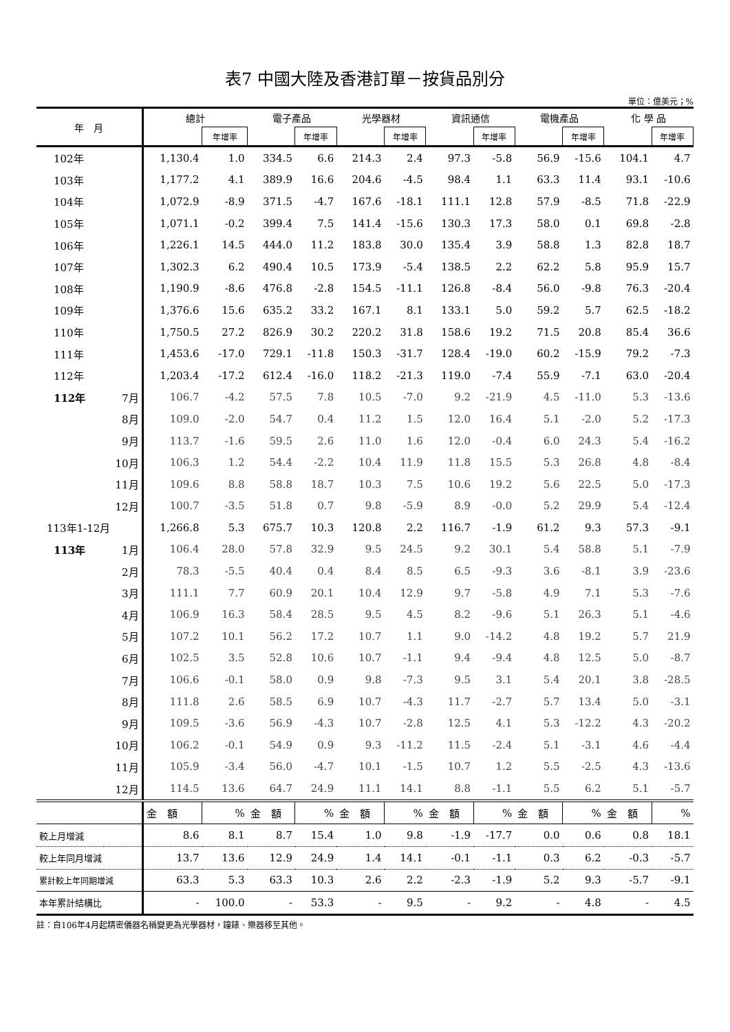表7 中國大陸及香港訂單－按貨品別分
單位：億美元；%
| 年 月 | | 總計 | | 電子產品 | | 光學器材 | | 資訊通信 | | 電機產品 | | 化 學 品 | |
| --- | --- | --- | --- | --- | --- | --- | --- | --- | --- | --- | --- | --- | --- |
| | | | 年增率 | | 年增率 | | 年增率 | | 年增率 | | 年增率 | | 年增率 |
| 102年 | | 1,130.4 | 1.0 | 334.5 | 6.6 | 214.3 | 2.4 | 97.3 | -5.8 | 56.9 | -15.6 | 104.1 | 4.7 |
| 103年 | | 1,177.2 | 4.1 | 389.9 | 16.6 | 204.6 | -4.5 | 98.4 | 1.1 | 63.3 | 11.4 | 93.1 | -10.6 |
| 104年 | | 1,072.9 | -8.9 | 371.5 | -4.7 | 167.6 | -18.1 | 111.1 | 12.8 | 57.9 | -8.5 | 71.8 | -22.9 |
| 105年 | | 1,071.1 | -0.2 | 399.4 | 7.5 | 141.4 | -15.6 | 130.3 | 17.3 | 58.0 | 0.1 | 69.8 | -2.8 |
| 106年 | | 1,226.1 | 14.5 | 444.0 | 11.2 | 183.8 | 30.0 | 135.4 | 3.9 | 58.8 | 1.3 | 82.8 | 18.7 |
| 107年 | | 1,302.3 | 6.2 | 490.4 | 10.5 | 173.9 | -5.4 | 138.5 | 2.2 | 62.2 | 5.8 | 95.9 | 15.7 |
| 108年 | | 1,190.9 | -8.6 | 476.8 | -2.8 | 154.5 | -11.1 | 126.8 | -8.4 | 56.0 | -9.8 | 76.3 | -20.4 |
| 109年 | | 1,376.6 | 15.6 | 635.2 | 33.2 | 167.1 | 8.1 | 133.1 | 5.0 | 59.2 | 5.7 | 62.5 | -18.2 |
| 110年 | | 1,750.5 | 27.2 | 826.9 | 30.2 | 220.2 | 31.8 | 158.6 | 19.2 | 71.5 | 20.8 | 85.4 | 36.6 |
| 111年 | | 1,453.6 | -17.0 | 729.1 | -11.8 | 150.3 | -31.7 | 128.4 | -19.0 | 60.2 | -15.9 | 79.2 | -7.3 |
| 112年 | | 1,203.4 | -17.2 | 612.4 | -16.0 | 118.2 | -21.3 | 119.0 | -7.4 | 55.9 | -7.1 | 63.0 | -20.4 |
| 112年 | 7月 | 106.7 | -4.2 | 57.5 | 7.8 | 10.5 | -7.0 | 9.2 | -21.9 | 4.5 | -11.0 | 5.3 | -13.6 |
| | 8月 | 109.0 | -2.0 | 54.7 | 0.4 | 11.2 | 1.5 | 12.0 | 16.4 | 5.1 | -2.0 | 5.2 | -17.3 |
| | 9月 | 113.7 | -1.6 | 59.5 | 2.6 | 11.0 | 1.6 | 12.0 | -0.4 | 6.0 | 24.3 | 5.4 | -16.2 |
| | 10月 | 106.3 | 1.2 | 54.4 | -2.2 | 10.4 | 11.9 | 11.8 | 15.5 | 5.3 | 26.8 | 4.8 | -8.4 |
| | 11月 | 109.6 | 8.8 | 58.8 | 18.7 | 10.3 | 7.5 | 10.6 | 19.2 | 5.6 | 22.5 | 5.0 | -17.3 |
| | 12月 | 100.7 | -3.5 | 51.8 | 0.7 | 9.8 | -5.9 | 8.9 | -0.0 | 5.2 | 29.9 | 5.4 | -12.4 |
| 113年1-12月 | | 1,266.8 | 5.3 | 675.7 | 10.3 | 120.8 | 2.2 | 116.7 | -1.9 | 61.2 | 9.3 | 57.3 | -9.1 |
| 113年 | 1月 | 106.4 | 28.0 | 57.8 | 32.9 | 9.5 | 24.5 | 9.2 | 30.1 | 5.4 | 58.8 | 5.1 | -7.9 |
| | 2月 | 78.3 | -5.5 | 40.4 | 0.4 | 8.4 | 8.5 | 6.5 | -9.3 | 3.6 | -8.1 | 3.9 | -23.6 |
| | 3月 | 111.1 | 7.7 | 60.9 | 20.1 | 10.4 | 12.9 | 9.7 | -5.8 | 4.9 | 7.1 | 5.3 | -7.6 |
| | 4月 | 106.9 | 16.3 | 58.4 | 28.5 | 9.5 | 4.5 | 8.2 | -9.6 | 5.1 | 26.3 | 5.1 | -4.6 |
| | 5月 | 107.2 | 10.1 | 56.2 | 17.2 | 10.7 | 1.1 | 9.0 | -14.2 | 4.8 | 19.2 | 5.7 | 21.9 |
| | 6月 | 102.5 | 3.5 | 52.8 | 10.6 | 10.7 | -1.1 | 9.4 | -9.4 | 4.8 | 12.5 | 5.0 | -8.7 |
| | 7月 | 106.6 | -0.1 | 58.0 | 0.9 | 9.8 | -7.3 | 9.5 | 3.1 | 5.4 | 20.1 | 3.8 | -28.5 |
| | 8月 | 111.8 | 2.6 | 58.5 | 6.9 | 10.7 | -4.3 | 11.7 | -2.7 | 5.7 | 13.4 | 5.0 | -3.1 |
| | 9月 | 109.5 | -3.6 | 56.9 | -4.3 | 10.7 | -2.8 | 12.5 | 4.1 | 5.3 | -12.2 | 4.3 | -20.2 |
| | 10月 | 106.2 | -0.1 | 54.9 | 0.9 | 9.3 | -11.2 | 11.5 | -2.4 | 5.1 | -3.1 | 4.6 | -4.4 |
| | 11月 | 105.9 | -3.4 | 56.0 | -4.7 | 10.1 | -1.5 | 10.7 | 1.2 | 5.5 | -2.5 | 4.3 | -13.6 |
| | 12月 | 114.5 | 13.6 | 64.7 | 24.9 | 11.1 | 14.1 | 8.8 | -1.1 | 5.5 | 6.2 | 5.1 | -5.7 |
| | | 金 額 | % | 金 額 | % | 金 額 | % | 金 額 | % | 金 額 | % | 金 額 | % |
| 較上月增減 | | 8.6 | 8.1 | 8.7 | 15.4 | 1.0 | 9.8 | -1.9 | -17.7 | 0.0 | 0.6 | 0.8 | 18.1 |
| 較上年同月增減 | | 13.7 | 13.6 | 12.9 | 24.9 | 1.4 | 14.1 | -0.1 | -1.1 | 0.3 | 6.2 | -0.3 | -5.7 |
| 累計較上年同期增減 | | 63.3 | 5.3 | 63.3 | 10.3 | 2.6 | 2.2 | -2.3 | -1.9 | 5.2 | 9.3 | -5.7 | -9.1 |
| 本年累計結構比 | | - | 100.0 | - | 53.3 | - | 9.5 | - | 9.2 | - | 4.8 | - | 4.5 |
註：自106年4月起精密儀器名稱變更為光學器材，鐘錶、樂器移至其他。